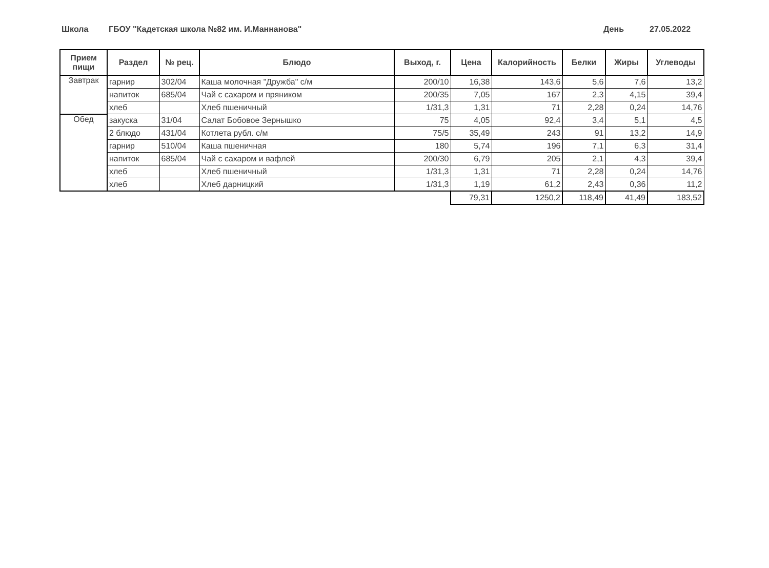Школа ГБОУ "Кадетская школа №82 им. И.Маннанова" День 27.05.2022
| Прием пищи | Раздел | № рец. | Блюдо | Выход, г. | Цена | Калорийность | Белки | Жиры | Углеводы |
| --- | --- | --- | --- | --- | --- | --- | --- | --- | --- |
| Завтрак | гарнир | 302/04 | Каша молочная "Дружба" с/м | 200/10 | 16,38 | 143,6 | 5,6 | 7,6 | 13,2 |
| | напиток | 685/04 | Чай с сахаром и пряником | 200/35 | 7,05 | 167 | 2,3 | 4,15 | 39,4 |
| | хлеб | | Хлеб пшеничный | 1/31,3 | 1,31 | 71 | 2,28 | 0,24 | 14,76 |
| Обед | закуска | 31/04 | Салат Бобовое Зернышко | 75 | 4,05 | 92,4 | 3,4 | 5,1 | 4,5 |
| | 2 блюдо | 431/04 | Котлета рубл. с/м | 75/5 | 35,49 | 243 | 91 | 13,2 | 14,9 |
| | гарнир | 510/04 | Каша пшеничная | 180 | 5,74 | 196 | 7,1 | 6,3 | 31,4 |
| | напиток | 685/04 | Чай с сахаром и вафлей | 200/30 | 6,79 | 205 | 2,1 | 4,3 | 39,4 |
| | хлеб | | Хлеб пшеничный | 1/31,3 | 1,31 | 71 | 2,28 | 0,24 | 14,76 |
| | хлеб | | Хлеб дарницкий | 1/31,3 | 1,19 | 61,2 | 2,43 | 0,36 | 11,2 |
| | | | | | 79,31 | 1250,2 | 118,49 | 41,49 | 183,52 |